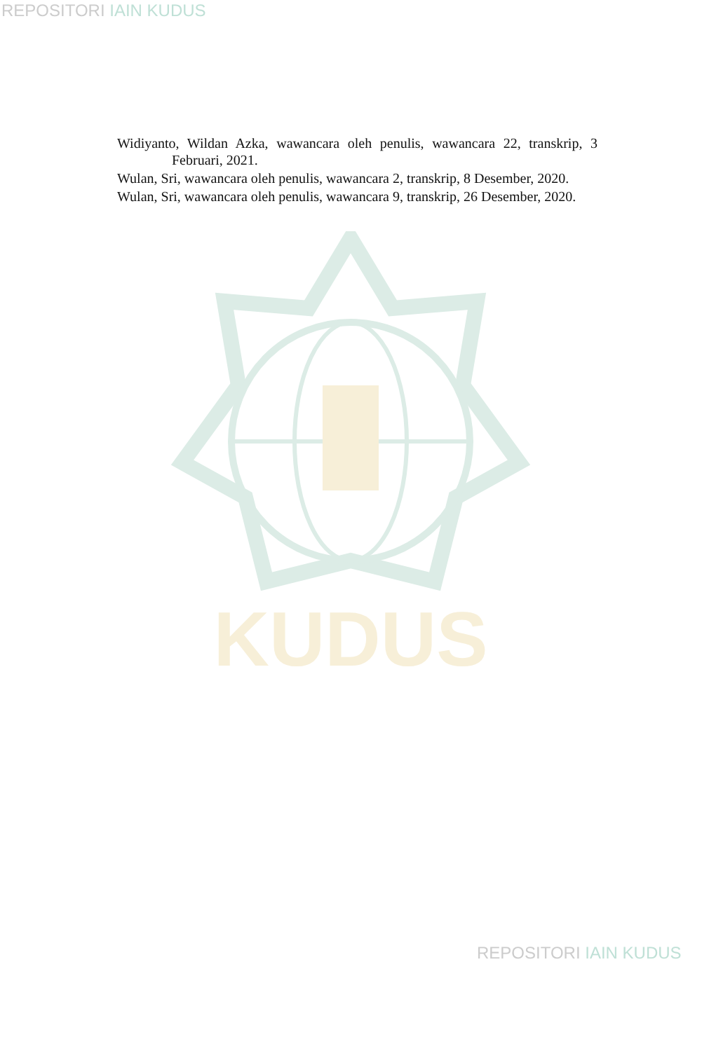REPOSITORI IAIN KUDUS
KUDUS
Widiyanto, Wildan Azka, wawancara oleh penulis, wawancara 22, transkrip, 3 Februari, 2021.
Wulan, Sri, wawancara oleh penulis, wawancara 2, transkrip, 8 Desember, 2020.
Wulan, Sri, wawancara oleh penulis, wawancara 9, transkrip, 26 Desember, 2020.
REPOSITORI IAIN KUDUS